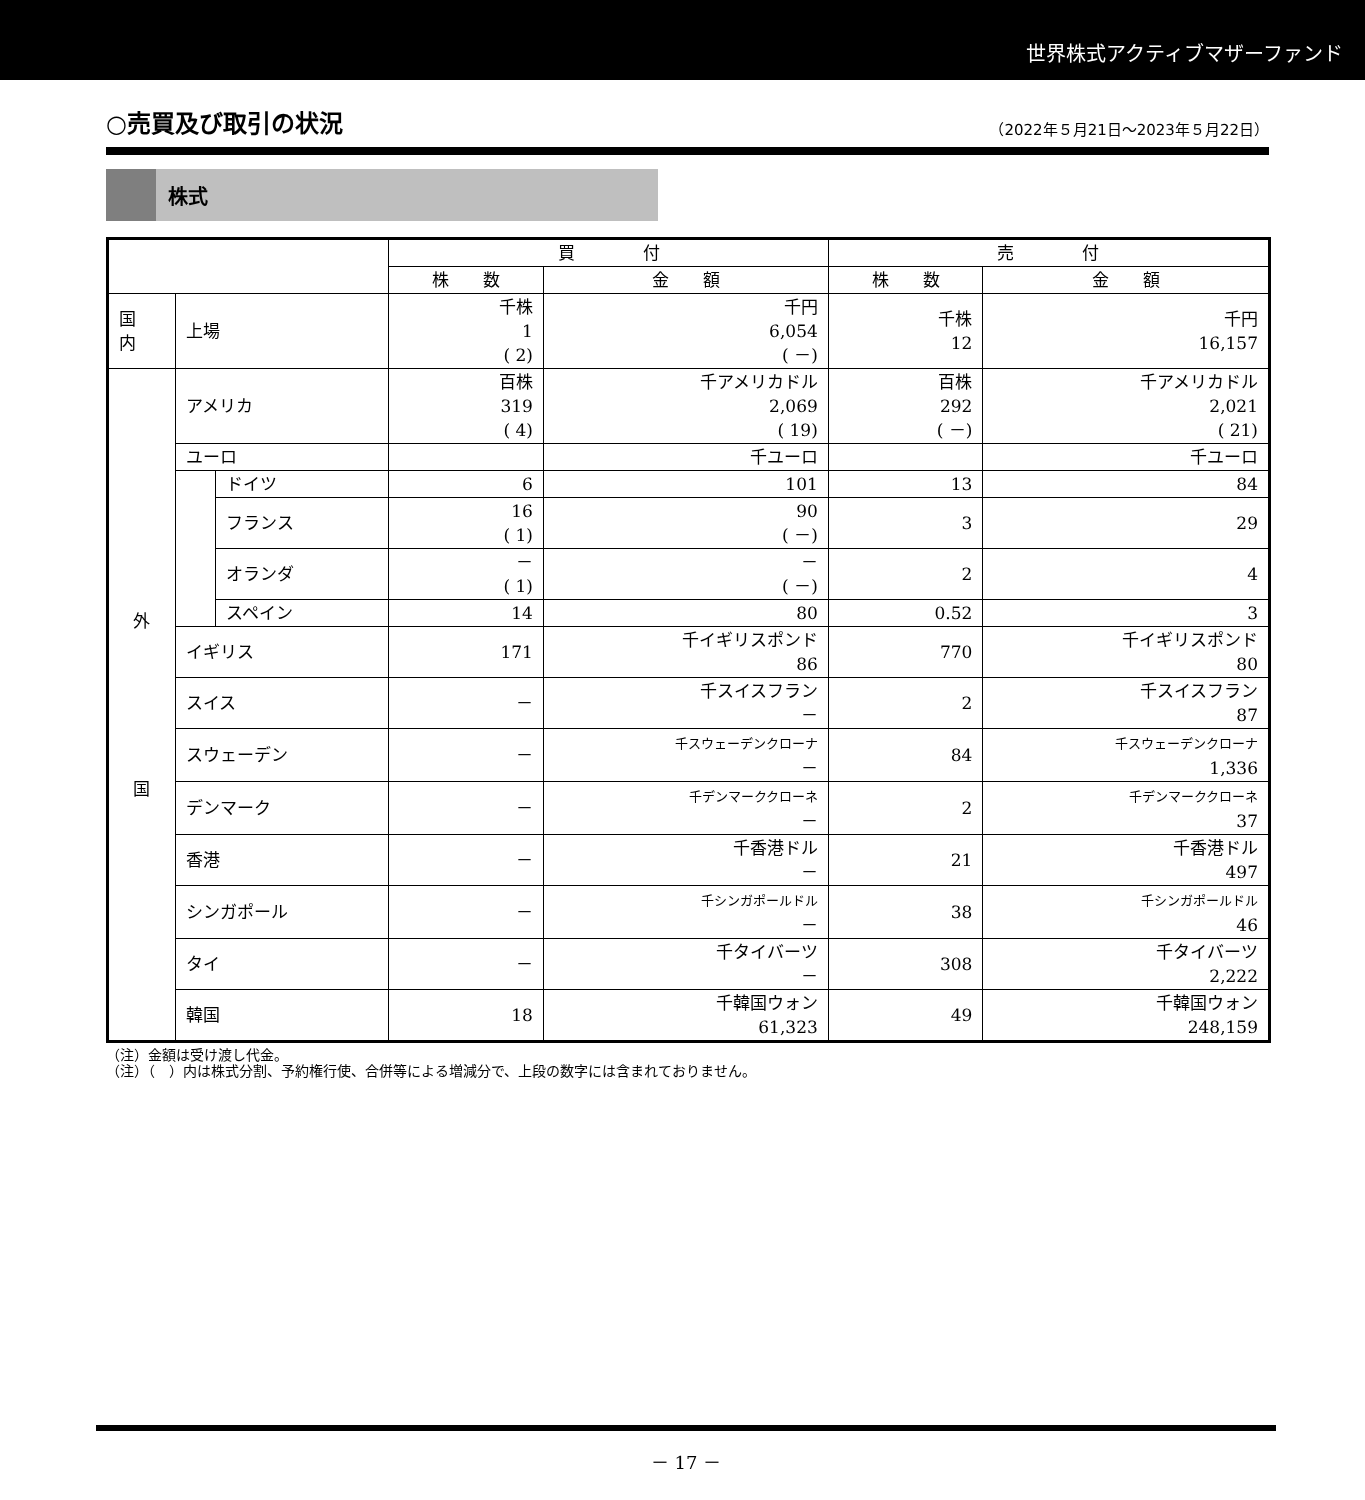世界株式アクティブマザーファンド
○売買及び取引の状況
（2022年５月21日～2023年５月22日）
株式
| | | | 買 付 | | 売 付 | |
| --- | --- | --- | --- | --- | --- | --- |
| | | | 株 数 | 金 額 | 株 数 | 金 額 |
| 国 内 | 上場 | | 千株 1 ( 2) | 千円 6,054 ( －) | 千株 12 | 千円 16,157 |
| 外 国 | アメリカ | | 百株 319 ( 4) | 千アメリカドル 2,069 ( 19) | 百株 292 ( －) | 千アメリカドル 2,021 ( 21) |
| | ユーロ | | | 千ユーロ | | 千ユーロ |
| | | ドイツ | 6 | 101 | 13 | 84 |
| | | フランス | 16 ( 1) | 90 ( －) | 3 | 29 |
| | | オランダ | － ( 1) | － ( －) | 2 | 4 |
| | | スペイン | 14 | 80 | 0.52 | 3 |
| | イギリス | | 171 | 千イギリスポンド 86 | 770 | 千イギリスポンド 80 |
| | スイス | | － | 千スイスフラン － | 2 | 千スイスフラン 87 |
| | スウェーデン | | － | 千スウェーデンクローナ － | 84 | 千スウェーデンクローナ 1,336 |
| | デンマーク | | － | 千デンマーククローネ － | 2 | 千デンマーククローネ 37 |
| | 香港 | | － | 千香港ドル － | 21 | 千香港ドル 497 |
| | シンガポール | | － | 千シンガポールドル － | 38 | 千シンガポールドル 46 |
| | タイ | | － | 千タイバーツ － | 308 | 千タイバーツ 2,222 |
| | 韓国 | | 18 | 千韓国ウォン 61,323 | 49 | 千韓国ウォン 248,159 |
（注）金額は受け渡し代金。
（注）（　）内は株式分割、予約権行使、合併等による増減分で、上段の数字には含まれておりません。
－ 17 －